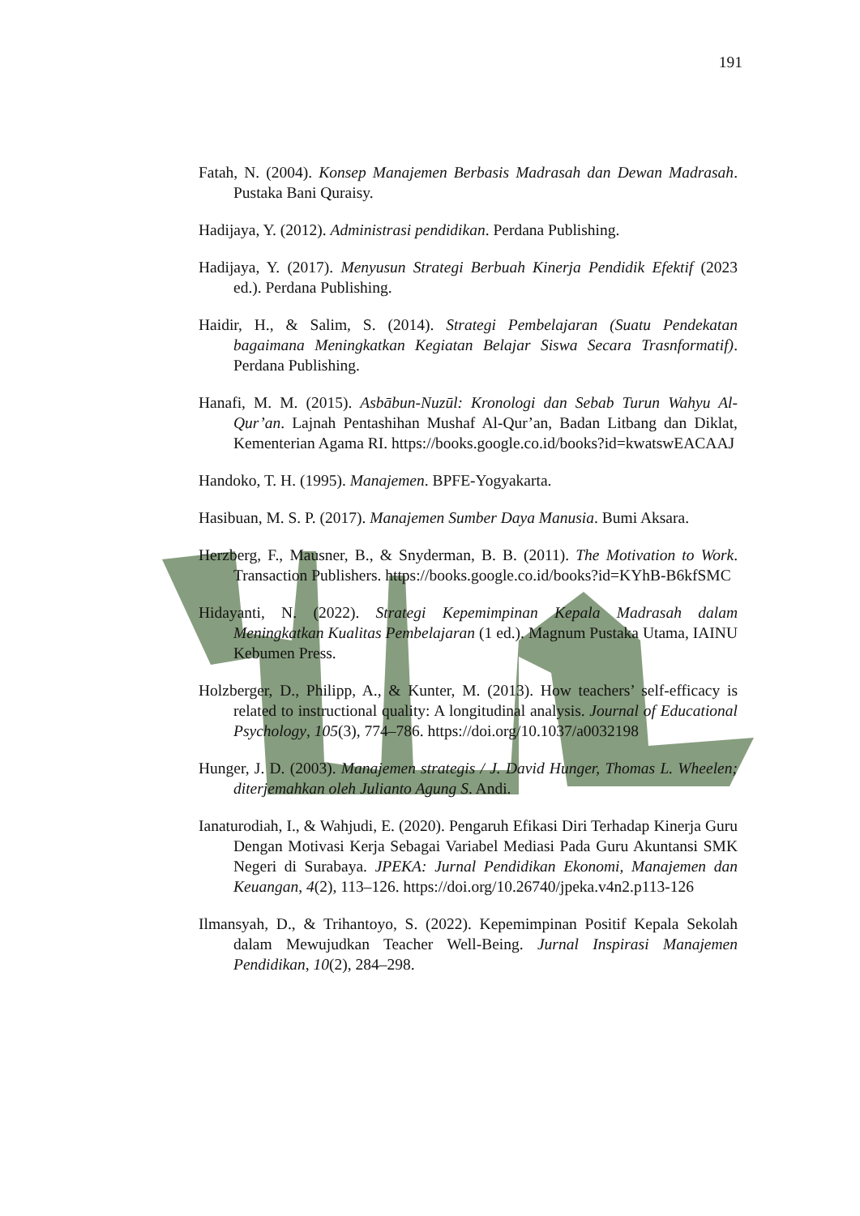191
Fatah, N. (2004). Konsep Manajemen Berbasis Madrasah dan Dewan Madrasah. Pustaka Bani Quraisy.
Hadijaya, Y. (2012). Administrasi pendidikan. Perdana Publishing.
Hadijaya, Y. (2017). Menyusun Strategi Berbuah Kinerja Pendidik Efektif (2023 ed.). Perdana Publishing.
Haidir, H., & Salim, S. (2014). Strategi Pembelajaran (Suatu Pendekatan bagaimana Meningkatkan Kegiatan Belajar Siswa Secara Trasnformatif). Perdana Publishing.
Hanafi, M. M. (2015). Asbābun-Nuzūl: Kronologi dan Sebab Turun Wahyu Al-Qur’an. Lajnah Pentashihan Mushaf Al-Qur’an, Badan Litbang dan Diklat, Kementerian Agama RI. https://books.google.co.id/books?id=kwatswEACAAJ
Handoko, T. H. (1995). Manajemen. BPFE-Yogyakarta.
Hasibuan, M. S. P. (2017). Manajemen Sumber Daya Manusia. Bumi Aksara.
Herzberg, F., Mausner, B., & Snyderman, B. B. (2011). The Motivation to Work. Transaction Publishers. https://books.google.co.id/books?id=KYhB-B6kfSMC
Hidayanti, N. (2022). Strategi Kepemimpinan Kepala Madrasah dalam Meningkatkan Kualitas Pembelajaran (1 ed.). Magnum Pustaka Utama, IAINU Kebumen Press.
Holzberger, D., Philipp, A., & Kunter, M. (2013). How teachers’ self-efficacy is related to instructional quality: A longitudinal analysis. Journal of Educational Psychology, 105(3), 774–786. https://doi.org/10.1037/a0032198
Hunger, J. D. (2003). Manajemen strategis / J. David Hunger, Thomas L. Wheelen; diterjemahkan oleh Julianto Agung S. Andi.
Ianaturodiah, I., & Wahjudi, E. (2020). Pengaruh Efikasi Diri Terhadap Kinerja Guru Dengan Motivasi Kerja Sebagai Variabel Mediasi Pada Guru Akuntansi SMK Negeri di Surabaya. JPEKA: Jurnal Pendidikan Ekonomi, Manajemen dan Keuangan, 4(2), 113–126. https://doi.org/10.26740/jpeka.v4n2.p113-126
Ilmansyah, D., & Trihantoyo, S. (2022). Kepemimpinan Positif Kepala Sekolah dalam Mewujudkan Teacher Well-Being. Jurnal Inspirasi Manajemen Pendidikan, 10(2), 284–298.